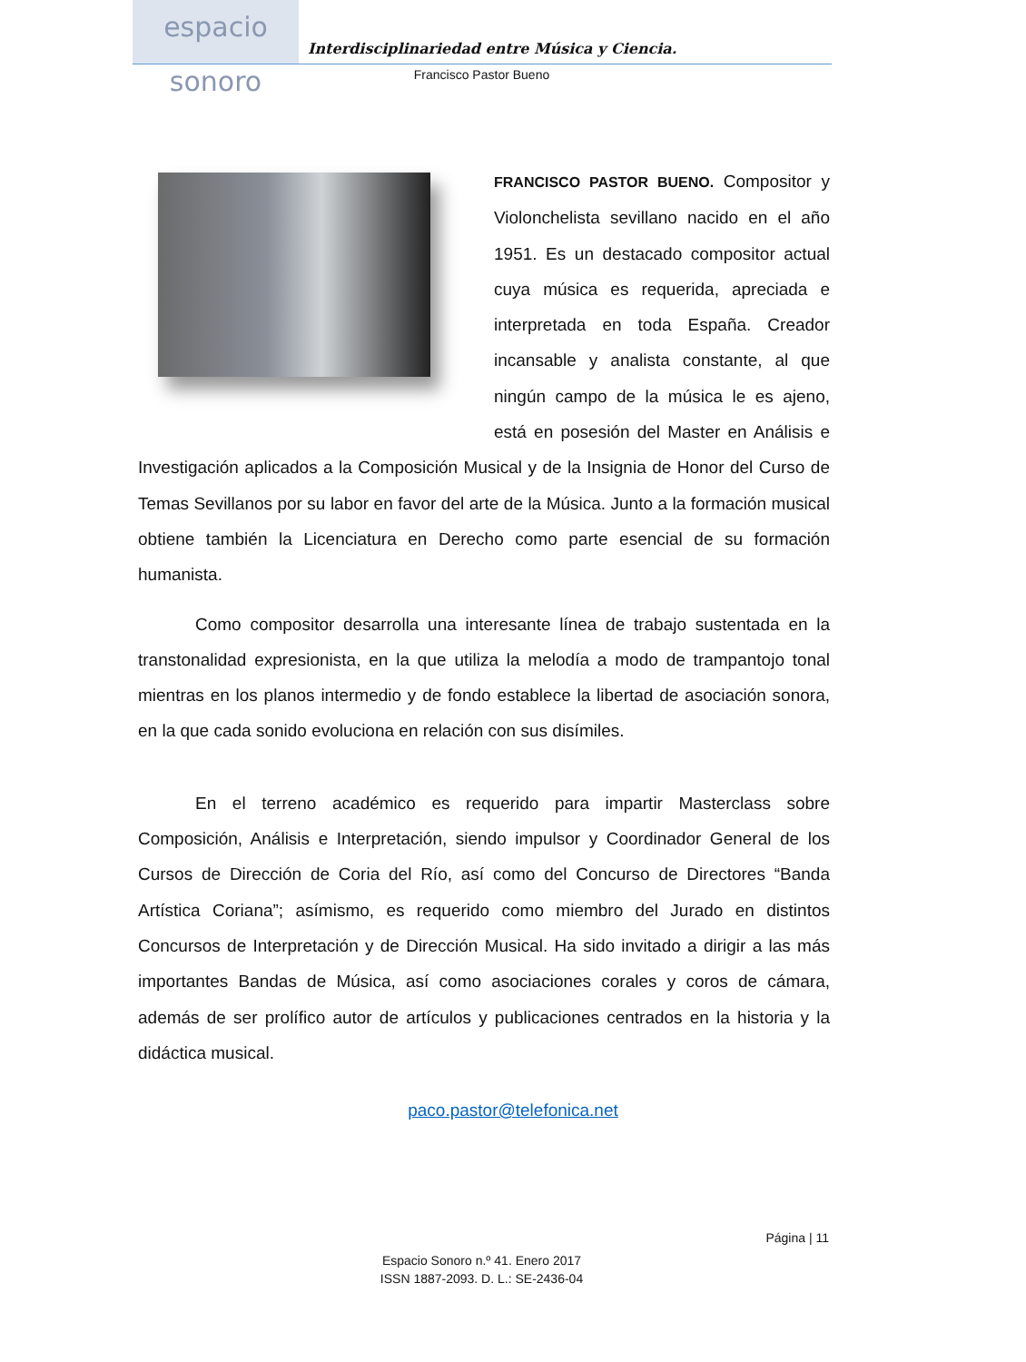espacio sonoro
Interdisciplinariedad entre Música y Ciencia.
Francisco Pastor Bueno
FRANCISCO PASTOR BUENO. Compositor y Violonchelista sevillano nacido en el año 1951. Es un destacado compositor actual cuya música es requerida, apreciada e interpretada en toda España. Creador incansable y analista constante, al que ningún campo de la música le es ajeno, está en posesión del Master en Análisis e Investigación aplicados a la Composición Musical y de la Insignia de Honor del Curso de Temas Sevillanos por su labor en favor del arte de la Música. Junto a la formación musical obtiene también la Licenciatura en Derecho como parte esencial de su formación humanista.
Como compositor desarrolla una interesante línea de trabajo sustentada en la transtonalidad expresionista, en la que utiliza la melodía a modo de trampantojo tonal mientras en los planos intermedio y de fondo establece la libertad de asociación sonora, en la que cada sonido evoluciona en relación con sus disímiles.
En el terreno académico es requerido para impartir Masterclass sobre Composición, Análisis e Interpretación, siendo impulsor y Coordinador General de los Cursos de Dirección de Coria del Río, así como del Concurso de Directores “Banda Artística Coriana”; asímismo, es requerido como miembro del Jurado en distintos Concursos de Interpretación y de Dirección Musical. Ha sido invitado a dirigir a las más importantes Bandas de Música, así como asociaciones corales y coros de cámara, además de ser prolífico autor de artículos y publicaciones centrados en la historia y la didáctica musical.
paco.pastor@telefonica.net
Página | 11
Espacio Sonoro n.º 41. Enero 2017
ISSN 1887-2093. D. L.: SE-2436-04